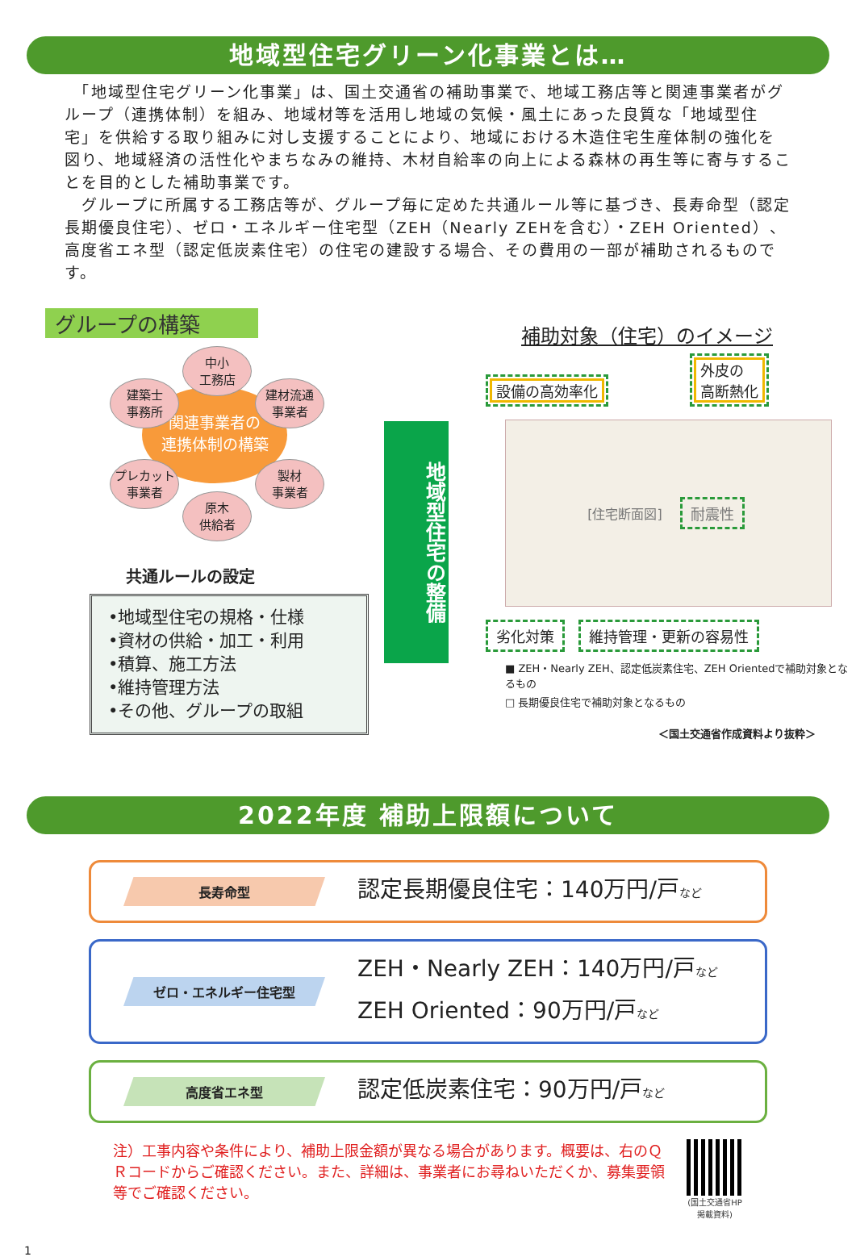地域型住宅グリーン化事業とは…
　「地域型住宅グリーン化事業」は、国土交通省の補助事業で、地域工務店等と関連事業者がグループ（連携体制）を組み、地域材等を活用し地域の気候・風土にあった良質な「地域型住宅」を供給する取り組みに対し支援することにより、地域における木造住宅生産体制の強化を図り、地域経済の活性化やまちなみの維持、木材自給率の向上による森林の再生等に寄与することを目的とした補助事業です。
　グループに所属する工務店等が、グループ毎に定めた共通ルール等に基づき、長寿命型（認定長期優良住宅）、ゼロ・エネルギー住宅型（ZEH（Nearly ZEHを含む）・ZEH Oriented）、高度省エネ型（認定低炭素住宅）の住宅の建設する場合、その費用の一部が補助されるものです。
グループの構築
関連事業者の
連携体制の構築
中小
工務店
建築士
事務所
建材流通
事業者
プレカット
事業者
製材
事業者
原木
供給者
共通ルールの設定
•地域型住宅の規格・仕様
•資材の供給・加工・利用
•積算、施工方法
•維持管理方法
•その他、グループの取組
地域型住宅の整備
補助対象（住宅）のイメージ
設備の高効率化 外皮の
高断熱化
[住宅断面図]　耐震性
劣化対策 維持管理・更新の容易性
■ ZEH・Nearly ZEH、認定低炭素住宅、ZEH Orientedで補助対象となるもの
□ 長期優良住宅で補助対象となるもの
＜国土交通省作成資料より抜粋＞
2022年度 補助上限額について
長寿命型
認定長期優良住宅：140万円/戸など
ゼロ・エネルギー住宅型
ZEH・Nearly ZEH：140万円/戸など
ZEH Oriented：90万円/戸など
高度省エネ型
認定低炭素住宅：90万円/戸など
注）工事内容や条件により、補助上限金額が異なる場合があります。概要は、右のＱＲコードからご確認ください。また、詳細は、事業者にお尋ねいただくか、募集要領等でご確認ください。
(国土交通省HP掲載資料)
1